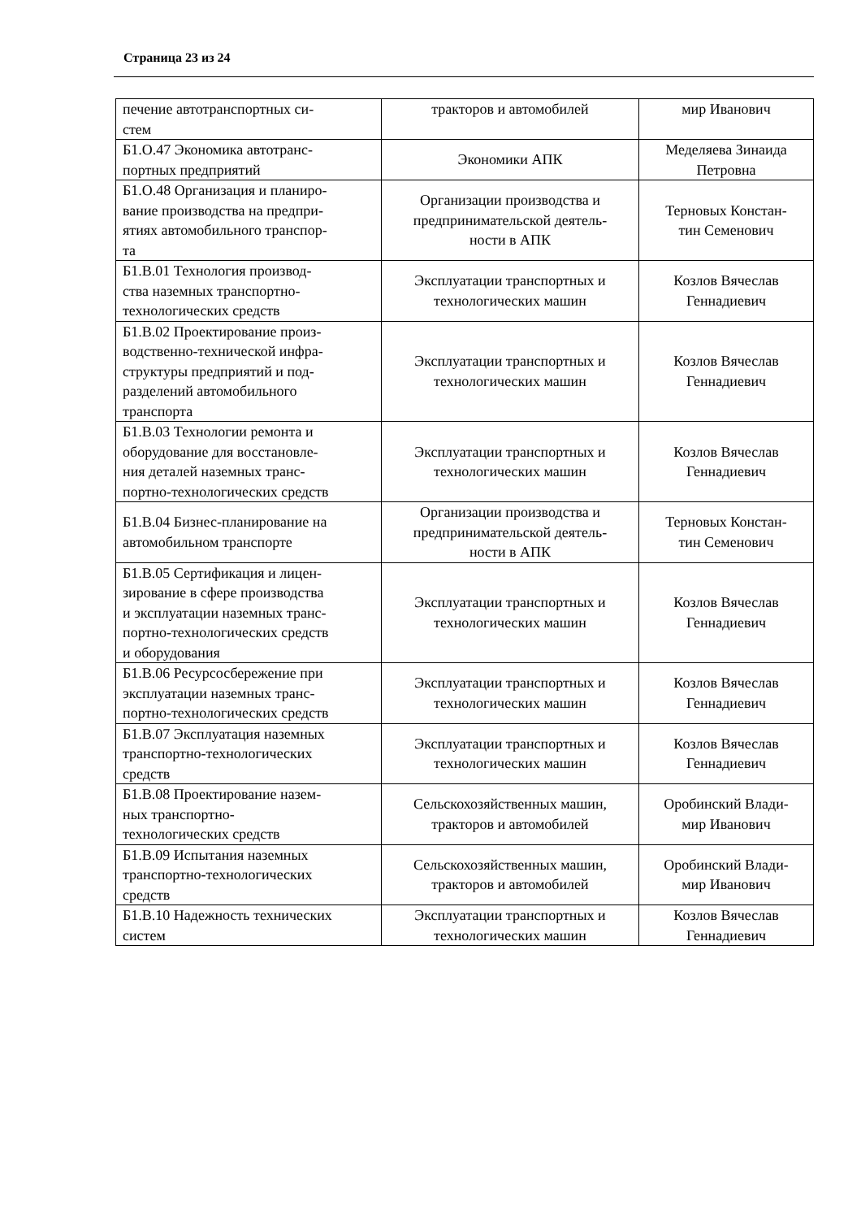Страница 23 из 24
| печение автотранспортных си- стем | тракторов и автомобилей | мир Иванович |
| Б1.О.47 Экономика автотранс- портных предприятий | Экономики АПК | Меделяева Зинаида Петровна |
| Б1.О.48 Организация и планиро- вание производства на предпри- ятиях автомобильного транспор- та | Организации производства и предпринимательской деятель- ности в АПК | Терновых Констан- тин Семенович |
| Б1.В.01 Технология производ- ства наземных транспортно- технологических средств | Эксплуатации транспортных и технологических машин | Козлов Вячеслав Геннадиевич |
| Б1.В.02 Проектирование произ- водственно-технической инфра- структуры предприятий и под- разделений автомобильного транспорта | Эксплуатации транспортных и технологических машин | Козлов Вячеслав Геннадиевич |
| Б1.В.03 Технологии ремонта и оборудование для восстановле- ния деталей наземных транс- портно-технологических средств | Эксплуатации транспортных и технологических машин | Козлов Вячеслав Геннадиевич |
| Б1.В.04 Бизнес-планирование на автомобильном транспорте | Организации производства и предпринимательской деятель- ности в АПК | Терновых Констан- тин Семенович |
| Б1.В.05 Сертификация и лицен- зирование в сфере производства и эксплуатации наземных транс- портно-технологических средств и оборудования | Эксплуатации транспортных и технологических машин | Козлов Вячеслав Геннадиевич |
| Б1.В.06 Ресурсосбережение при эксплуатации наземных транс- портно-технологических средств | Эксплуатации транспортных и технологических машин | Козлов Вячеслав Геннадиевич |
| Б1.В.07 Эксплуатация наземных транспортно-технологических средств | Эксплуатации транспортных и технологических машин | Козлов Вячеслав Геннадиевич |
| Б1.В.08 Проектирование назем- ных транспортно- технологических средств | Сельскохозяйственных машин, тракторов и автомобилей | Оробинский Влади- мир Иванович |
| Б1.В.09 Испытания наземных транспортно-технологических средств | Сельскохозяйственных машин, тракторов и автомобилей | Оробинский Влади- мир Иванович |
| Б1.В.10 Надежность технических систем | Эксплуатации транспортных и технологических машин | Козлов Вячеслав Геннадиевич |